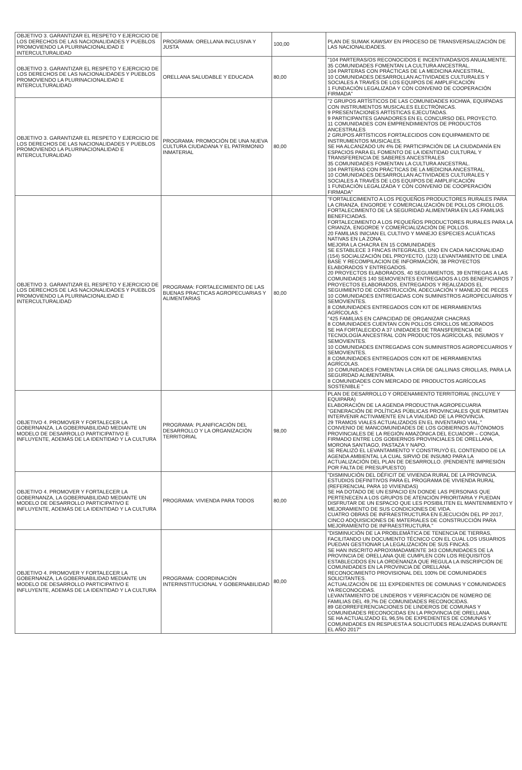| OBJETIVO 3. GARANTIZAR EL RESPETO Y EJERCICIO DE LOS DERECHOS DE LAS NACIONALIDADES Y PUEBLOS PROMOVIENDO LA PLURINACIONALIDAD E INTERCULTURALIDAD | PROGRAMA: ORELLANA INCLUSIVA Y JUSTA | 100,00 | PLAN DE SUMAK KAWSAY EN PROCESO DE TRANSVERSALIZACIÓN DE LAS NACIONALIDADES. |
| OBJETIVO 3. GARANTIZAR EL RESPETO Y EJERCICIO DE LOS DERECHOS DE LAS NACIONALIDADES Y PUEBLOS PROMOVIENDO LA PLURINACIONALIDAD E INTERCULTURALIDAD | ORELLANA SALUDABLE Y EDUCADA | 80,00 | "104 PARTERAS/OS RECONOCIDOS E INCENTIVADAS/OS ANUALMENTE. 35 COMUNIDADES FOMENTAN LA CULTURA ANCESTRAL. 104 PARTERAS CON PRÁCTICAS DE LA MEDICINA ANCESTRAL. 10 COMUNIDADES DESARROLLAN ACTIVIDADES CULTURALES Y SOCIALES A TRAVÉS DE LOS EQUIPOS DE AMPLIFICACIÓN 1 FUNDACIÓN LEGALIZADA Y CON CONVENIO DE COOPERACIÓN FIRMADA" |
| OBJETIVO 3. GARANTIZAR EL RESPETO Y EJERCICIO DE LOS DERECHOS DE LAS NACIONALIDADES Y PUEBLOS PROMOVIENDO LA PLURINACIONALIDAD E INTERCULTURALIDAD | PROGRAMA: PROMOCIÓN DE UNA NUEVA CULTURA CIUDADANA Y EL PATRIMONIO INMATERIAL | 80,00 | "2 GRUPOS ARTÍSTICOS DE LAS COMUNIDADES KICHWA, EQUIPADAS CON INSTRUMENTOS MUSICALES ELECTRÓNICAS. 9 PRESENTACIONES ARTÍSTICAS EJECUTADAS. 9 PARTICIPANTES GANADORES EN EL CONCURSO DEL PROYECTO. 11 COMUNIDADES CON EMPRENDIMIENTOS DE PRODUCTOS ANCESTRALES 2 GRUPOS ARTÍSTICOS FORTALECIDOS CON EQUIPAMIENTO DE INSTRUMENTOS MUSICALES. SE HA ALCANZADO UN 4% DE PARTICIPACIÓN DE LA CIUDADANÍA EN ESPACIOS PARA EL FOMENTO DE LA IDENTIDAD CULTURAL Y TRANSFERENCIA DE SABERES ANCESTRALES 35 COMUNIDADES FOMENTAN LA CULTURA ANCESTRAL. 104 PARTERAS CON PRÁCTICAS DE LA MEDICINA ANCESTRAL. 10 COMUNIDADES DESARROLLAN ACTIVIDADES CULTURALES Y SOCIALES A TRAVÉS DE LOS EQUIPOS DE AMPLIFICACIÓN 1 FUNDACIÓN LEGALIZADA Y CON CONVENIO DE COOPERACIÓN FIRMADA" |
| OBJETIVO 3. GARANTIZAR EL RESPETO Y EJERCICIO DE LOS DERECHOS DE LAS NACIONALIDADES Y PUEBLOS PROMOVIENDO LA PLURINACIONALIDAD E INTERCULTURALIDAD | PROGRAMA: FORTALECIMIENTO DE LAS BUENAS PRACTICAS AGROPECUARIAS Y ALIMENTARIAS | 80,00 | "FORTALECIMIENTO A LOS PEQUEÑOS PRODUCTORES RURALES PARA LA CRIANZA, ENGORDE Y COMERCIALIZACIÓN DE POLLOS CRIOLLOS. FORTALECIMIENTO DE LA SEGURIDAD ALIMENTARIA EN LAS FAMILIAS BENEFICIADAS. FORTALECIMIENTO A LOS PEQUEÑOS PRODUCTORES RURALES PARA LA CRIANZA, ENGORDE Y COMERCIALIZACIÓN DE POLLOS. 20 FAMILIAS INICIAN EL CULTIVO Y MANEJO ESPECIES ACUÁTICAS NATIVAS EN LA ZONA. MEJORA LA CHACRA EN 15 COMUNIDADES SE ESTABLECE 3 FINCAS INTEGRALES, UNO EN CADA NACIONALIDAD (154) SOCIALIZACIÓN DEL PROYECTO, (123) LEVANTAMIENTO DE LINEA BASE Y RECOMPILACION DE INFORMACIÓN, 38 PROYECTOS ELABORADOS Y ENTREGADOS. 20 PROYECTOS ELABORADOS, 40 SEGUIMIENTOS, 39 ENTREGAS A LAS COMUNIDADES 140 SEMOVIENTES ENTREGADOS A LOS BENEFICIAROS 7 PROYECTOS ELABORADOS, ENTREGADOS Y REALIZADOS EL SEGUIMIENTO DE CONSTRUCCIÓN, ADECUACIÓN Y MANEJO DE PECES 10 COMUNIDADES ENTREGADAS CON SUMINISTROS AGROPECUARIOS Y SEMOVIENTES. 8 COMUNIDADES ENTREGADOS CON KIT DE HERRAMIENTAS AGRÍCOLAS. " "425 FAMILIAS EN CAPACIDAD DE ORGANIZAR CHACRAS 8 COMUNIDADES CUENTAN CON POLLOS CRIOLLOS MEJORADOS SE HA FORTALECIDO A 37 UNIDADES DE TRANSFERENCIA DE TECNOLOGÍA ANCESTRAL CON PRODUCTOS AGRÍCOLAS, INSUMOS Y SEMOVIENTES. 10 COMUNIDADES ENTREGADAS CON SUMINISTROS AGROPECUARIOS Y SEMOVIENTES. 8 COMUNIDADES ENTREGADOS CON KIT DE HERRAMIENTAS AGRÍCOLAS. 10 COMUNIDADES FOMENTAN LA CRÍA DE GALLINAS CRIOLLAS, PARA LA SEGURIDAD ALIMENTARIA. 8 COMUNIDADES CON MERCADO DE PRODUCTOS AGRÍCOLAS SOSTENIBLE " |
| OBJETIVO 4. PROMOVER Y FORTALECER LA GOBERNANZA, LA GOBERNABILIDAD MEDIANTE UN MODELO DE DESARROLLO PARTICIPATIVO E INFLUYENTE, ADEMÁS DE LA IDENTIDAD Y LA CULTURA | PROGRAMA: PLANIFICACIÓN DEL DESARROLLO Y LA ORGANIZACIÓN TERRITORIAL | 98,00 | PLAN DE DESARROLLO Y ORDENAMIENTO TERRITORIAL (INCLUYE Y EQUIPARA) ELABORACIÓN DE LA AGENDA PRODUCTIVA AGROPECUARIA "GENERACIÓN DE POLÍTICAS PÚBLICAS PROVINCIALES QUE PERMITAN INTERVENIR ACTIVAMENTE EN LA VIALIDAD DE LA PROVINCIA. 29 TRAMOS VIALES ACTUALIZADOS EN EL INVENTARIO VIAL." CONVENIO DE MANCOMUNIDADES DE LOS GOBIERNOS AUTÓNOMOS PROVINCIALES DE LA REGIÓN AMAZÓNICA DEL ECUADOR – CONGA, FIRMADO ENTRE LOS GOBIERNOS PROVINCIALES DE ORELLANA, MORONA SANTIAGO, PASTAZA Y NAPO. SE REALIZÓ EL LEVANTAMIENTO Y CONSTRUYÓ EL CONTENIDO DE LA AGENDA AMBIENTAL LA CUAL SIRVIÓ DE INSUMO PARA LA ACTUALIZACIÓN DEL PLAN DE DESARROLLO. (PENDIENTE IMPRESIÓN POR FALTA DE PRESUPUESTO) |
| OBJETIVO 4. PROMOVER Y FORTALECER LA GOBERNANZA, LA GOBERNABILIDAD MEDIANTE UN MODELO DE DESARROLLO PARTICIPATIVO E INFLUYENTE, ADEMÁS DE LA IDENTIDAD Y LA CULTURA | PROGRAMA: VIVIENDA PARA TODOS | 80,00 | "DISMINUCIÓN DEL DÉFICIT DE VIVIENDA RURAL DE LA PROVINCIA. ESTUDIOS DEFINITIVOS PARA EL PROGRAMA DE VIVIENDA RURAL (REFERENCIAL PARA 10 VIVIENDAS) SE HA DOTADO DE UN ESPACIO EN DONDE LAS PERSONAS QUE PERTENECEN A LOS GRUPOS DE ATENCIÓN PRIORITARIA Y PUEDAN DISFRUTAR DE UN ESPACIO QUE LES POSIBILITEN EL MANTENIMIENTO Y MEJORAMIENTO DE SUS CONDICIONES DE VIDA. CUATRO OBRAS DE INFRAESTRUCTURA EN EJECUCIÓN DEL PP 2017, CINCO ADQUISICIONES DE MATERIALES DE CONSTRUCCIÓN PARA MEJORAMIENTO DE INFRAESTRUCTURA." |
| OBJETIVO 4. PROMOVER Y FORTALECER LA GOBERNANZA, LA GOBERNABILIDAD MEDIANTE UN MODELO DE DESARROLLO PARTICIPATIVO E INFLUYENTE, ADEMÁS DE LA IDENTIDAD Y LA CULTURA | PROGRAMA: COORDINACIÓN INTERINSTITUCIONAL Y GOBERNABILIDAD | 80,00 | "DISMINUCIÓN DE LA PROBLEMÁTICA DE TENENCIA DE TIERRAS, FACILITANDO UN DOCUMENTO TÉCNICO CON EL CUAL LOS USUARIOS PUEDAN GESTIONAR LA LEGALIZACIÓN DE SUS FINCAS. SE HAN INSCRITO APROXIMADAMENTE 343 COMUNIDADES DE LA PROVINCIA DE ORELLANA QUE CUMPLEN CON LOS REQUISITOS ESTABLECIDOS EN LA ORDENANZA QUE REGULA LA INSCRIPCIÓN DE COMUNIDADES EN LA PROVINCIA DE ORELLANA. RECONOCIMIENTO PROVISIONAL DEL 100% DE COMUNIDADES SOLICITANTES. ACTUALIZACIÓN DE 111 EXPEDIENTES DE COMUNAS Y COMUNIDADES YA RECONOCIDAS. LEVANTAMIENTO DE LINDEROS Y VERIFICACIÓN DE NÚMERO DE FAMILIAS DEL 49,7% DE COMUNIDADES RECONOCIDAS. 89 GEORREFERENCIACIONES DE LINDEROS DE COMUNAS Y COMUNIDADES RECONOCIDAS EN LA PROVINCIA DE ORELLANA. SE HA ACTUALIZADO EL 96,5% DE EXPEDIENTES DE COMUNAS Y COMUNIDADES EN RESPUESTA A SOLICITUDES REALIZADAS DURANTE EL AÑO 2017" |